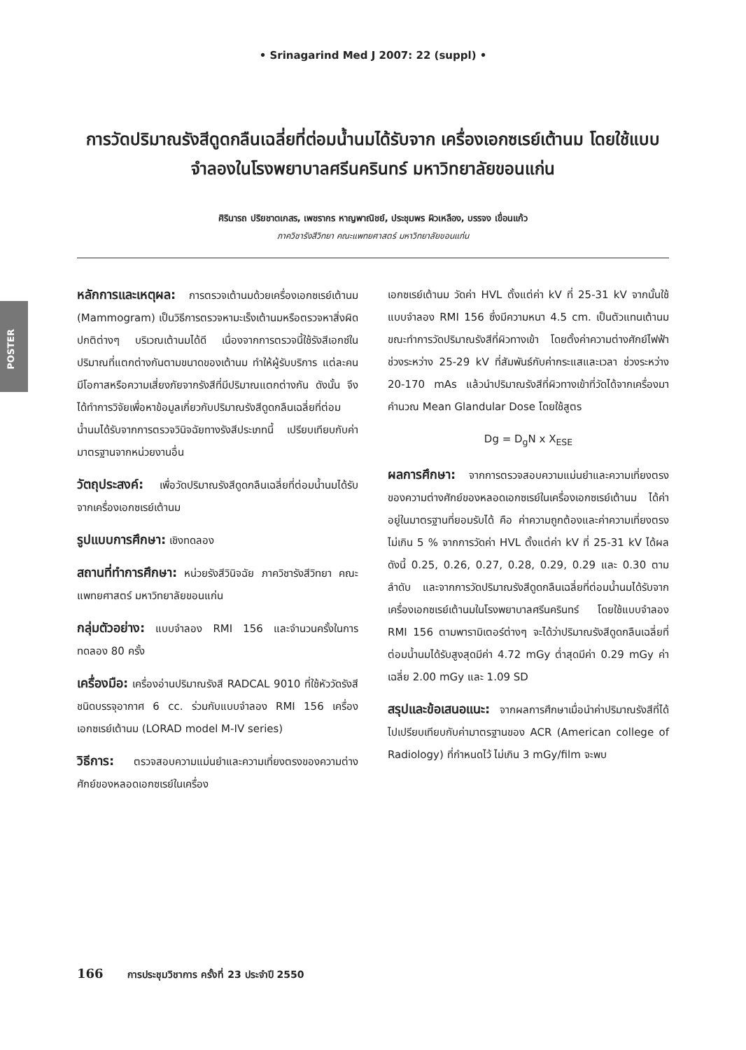• Srinagarind Med J 2007: 22 (suppl) •
การวัดปริมาณรังสีดูดกลืนเฉลี่ยที่ต่อมน้ำนมได้รับจาก เครื่องเอกซเรย์เต้านม โดยใช้แบบจำลองในโรงพยาบาลศรีนครินทร์ มหาวิทยาลัยขอนแก่น
ศิรินารถ ปริยชาตเกสร, เพชรากร หาญพาณิชย์, ประชุมพร ผิวเหลือง, บรรจง เขื่อนแก้ว
ภาควิชารังสีวิทยา คณะแพทยศาสตร์ มหาวิทยาลัยขอนแก่น
POSTER
หลักการและเหตุผล: การตรวจเต้านมด้วยเครื่องเอกซเรย์เต้านม (Mammogram) เป็นวิธีการตรวจหามะเร็งเต้านมหรือตรวจหาสิ่งผิดปกติต่างๆ บริเวณเต้านมได้ดี เนื่องจากการตรวจนี้ใช้รังสีเอกซ์ในปริมาณที่แตกต่างกันตามขนาดของเต้านม ทำให้ผู้รับบริการ แต่ละคนมีโอกาสหรือความเสี่ยงภัยจากรังสีที่มีปริมาณแตกต่างกัน ดังนั้น จึงได้ทำการวิจัยเพื่อหาข้อมูลเกี่ยวกับปริมาณรังสีดูดกลืนเฉลี่ยที่ต่อมน้ำนมได้รับจากการตรวจวินิจฉัยทางรังสีประเภทนี้ เปรียบเทียบกับค่ามาตรฐานจากหน่วยงานอื่น
วัตถุประสงค์: เพื่อวัดปริมาณรังสีดูดกลืนเฉลี่ยที่ต่อมน้ำนมได้รับจากเครื่องเอกซเรย์เต้านม
รูปแบบการศึกษา: เชิงทดลอง
สถานที่ทำการศึกษา: หน่วยรังสีวินิจฉัย ภาควิชารังสีวิทยา คณะแพทยศาสตร์ มหาวิทยาลัยขอนแก่น
กลุ่มตัวอย่าง: แบบจำลอง RMI 156 และจำนวนครั้งในการทดลอง 80 ครั้ง
เครื่องมือ: เครื่องอ่านปริมาณรังสี RADCAL 9010 ที่ใช้หัววัดรังสีชนิดบรรจุอากาศ 6 cc. ร่วมกับแบบจำลอง RMI 156 เครื่องเอกซเรย์เต้านม (LORAD model M-IV series)
วิธีการ: ตรวจสอบความแม่นยำและความเที่ยงตรงของความต่างศักย์ของหลอดเอกซเรย์ในเครื่อง
เอกซเรย์เต้านม วัดค่า HVL ตั้งแต่ค่า kV ที่ 25-31 kV จากนั้นใช้แบบจำลอง RMI 156 ซึ่งมีความหนา 4.5 cm. เป็นตัวแทนเต้านมขณะทำการวัดปริมาณรังสีที่ผิวทางเข้า โดยตั้งค่าความต่างศักย์ไฟฟ้าช่วงระหว่าง 25-29 kV ที่สัมพันธ์กับค่ากระแสและเวลา ช่วงระหว่าง 20-170 mAs แล้วนำปริมาณรังสีที่ผิวทางเข้าที่วัดได้จากเครื่องมาคำนวณ Mean Glandular Dose โดยใช้สูตร
Dg = D<sub>g</sub>N x X<sub>ESE</sub>
ผลการศึกษา: จากการตรวจสอบความแม่นยำและความเที่ยงตรงของความต่างศักย์ของหลอดเอกซเรย์ในเครื่องเอกซเรย์เต้านม ได้ค่าอยู่ในมาตรฐานที่ยอมรับได้ คือ ค่าความถูกต้องและค่าความเที่ยงตรง ไม่เกิน 5 % จากการวัดค่า HVL ตั้งแต่ค่า kV ที่ 25-31 kV ได้ผลดังนี้ 0.25, 0.26, 0.27, 0.28, 0.29, 0.29 และ 0.30 ตามลำดับ และจากการวัดปริมาณรังสีดูดกลืนเฉลี่ยที่ต่อมน้ำนมได้รับจากเครื่องเอกซเรย์เต้านมในโรงพยาบาลศรีนครินทร์ โดยใช้แบบจำลอง RMI 156 ตามพารามิเตอร์ต่างๆ จะได้ว่าปริมาณรังสีดูดกลืนเฉลี่ยที่ต่อมน้ำนมได้รับสูงสุดมีค่า 4.72 mGy ต่ำสุดมีค่า 0.29 mGy ค่าเฉลี่ย 2.00 mGy และ 1.09 SD
สรุปและข้อเสนอแนะ: จากผลการศึกษาเมื่อนำค่าปริมาณรังสีที่ได้ไปเปรียบเทียบกับค่ามาตรฐานของ ACR (American college of Radiology) ที่กำหนดไว้ ไม่เกิน 3 mGy/film จะพบ
166 การประชุมวิชาการ ครั้งที่ 23 ประจำปี 2550